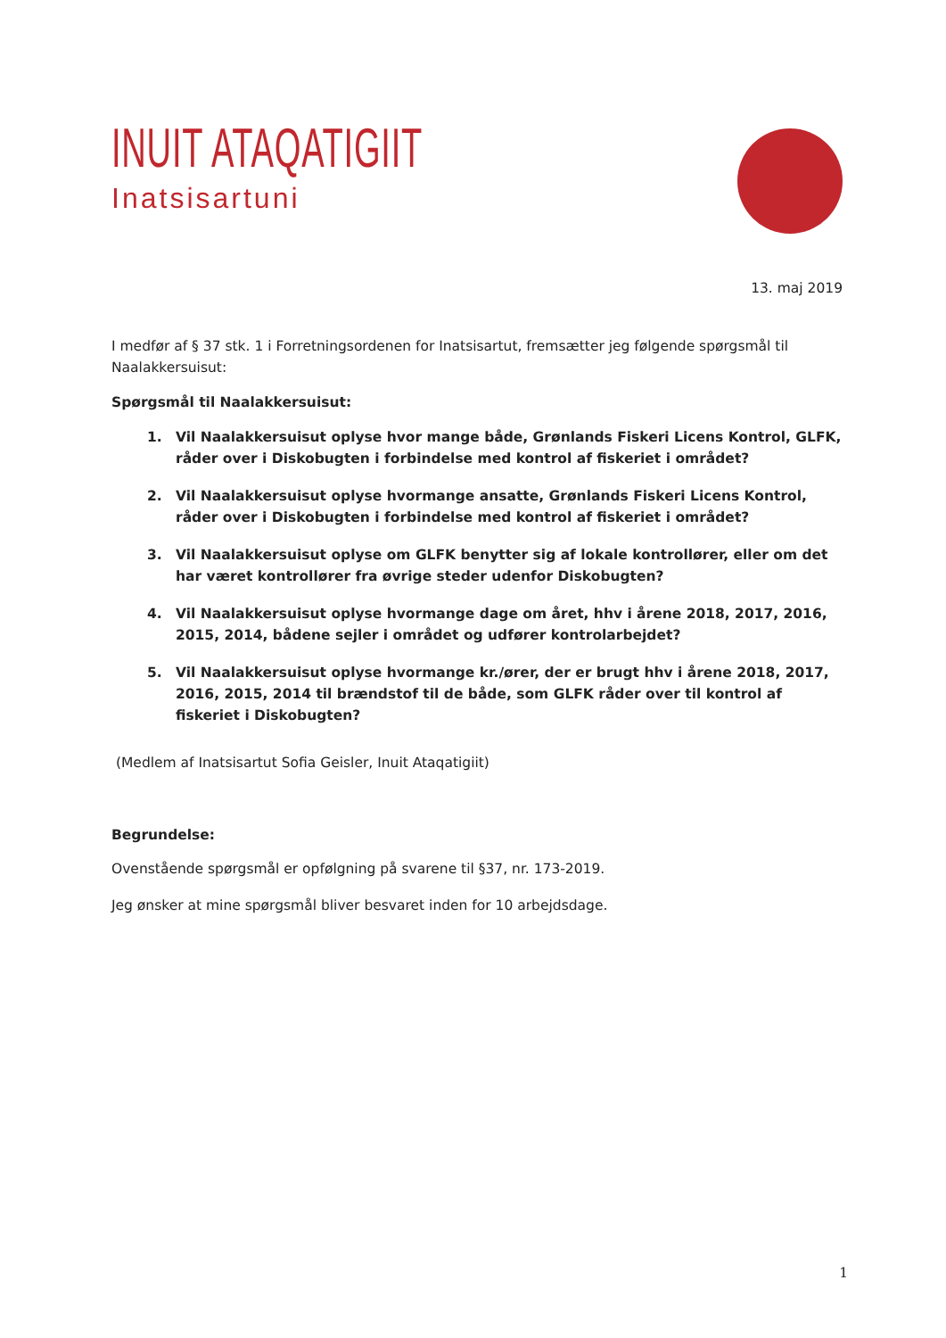INUIT ATAQATIGIIT
Inatsisartuni
13. maj 2019
I medfør af § 37 stk. 1 i Forretningsordenen for Inatsisartut, fremsætter jeg følgende spørgsmål til Naalakkersuisut:
Spørgsmål til Naalakkersuisut:
1. Vil Naalakkersuisut oplyse hvor mange både, Grønlands Fiskeri Licens Kontrol, GLFK, råder over i Diskobugten i forbindelse med kontrol af fiskeriet i området?
2. Vil Naalakkersuisut oplyse hvormange ansatte, Grønlands Fiskeri Licens Kontrol, råder over i Diskobugten i forbindelse med kontrol af fiskeriet i området?
3. Vil Naalakkersuisut oplyse om GLFK benytter sig af lokale kontrollører, eller om det har været kontrollører fra øvrige steder udenfor Diskobugten?
4. Vil Naalakkersuisut oplyse hvormange dage om året, hhv i årene 2018, 2017, 2016, 2015, 2014, bådene sejler i området og udfører kontrolarbejdet?
5. Vil Naalakkersuisut oplyse hvormange kr./ører, der er brugt hhv i årene 2018, 2017, 2016, 2015, 2014 til brændstof til de både, som GLFK råder over til kontrol af fiskeriet i Diskobugten?
(Medlem af Inatsisartut Sofia Geisler, Inuit Ataqatigiit)
Begrundelse:
Ovenstående spørgsmål er opfølgning på svarene til §37, nr. 173-2019.
Jeg ønsker at mine spørgsmål bliver besvaret inden for 10 arbejdsdage.
1